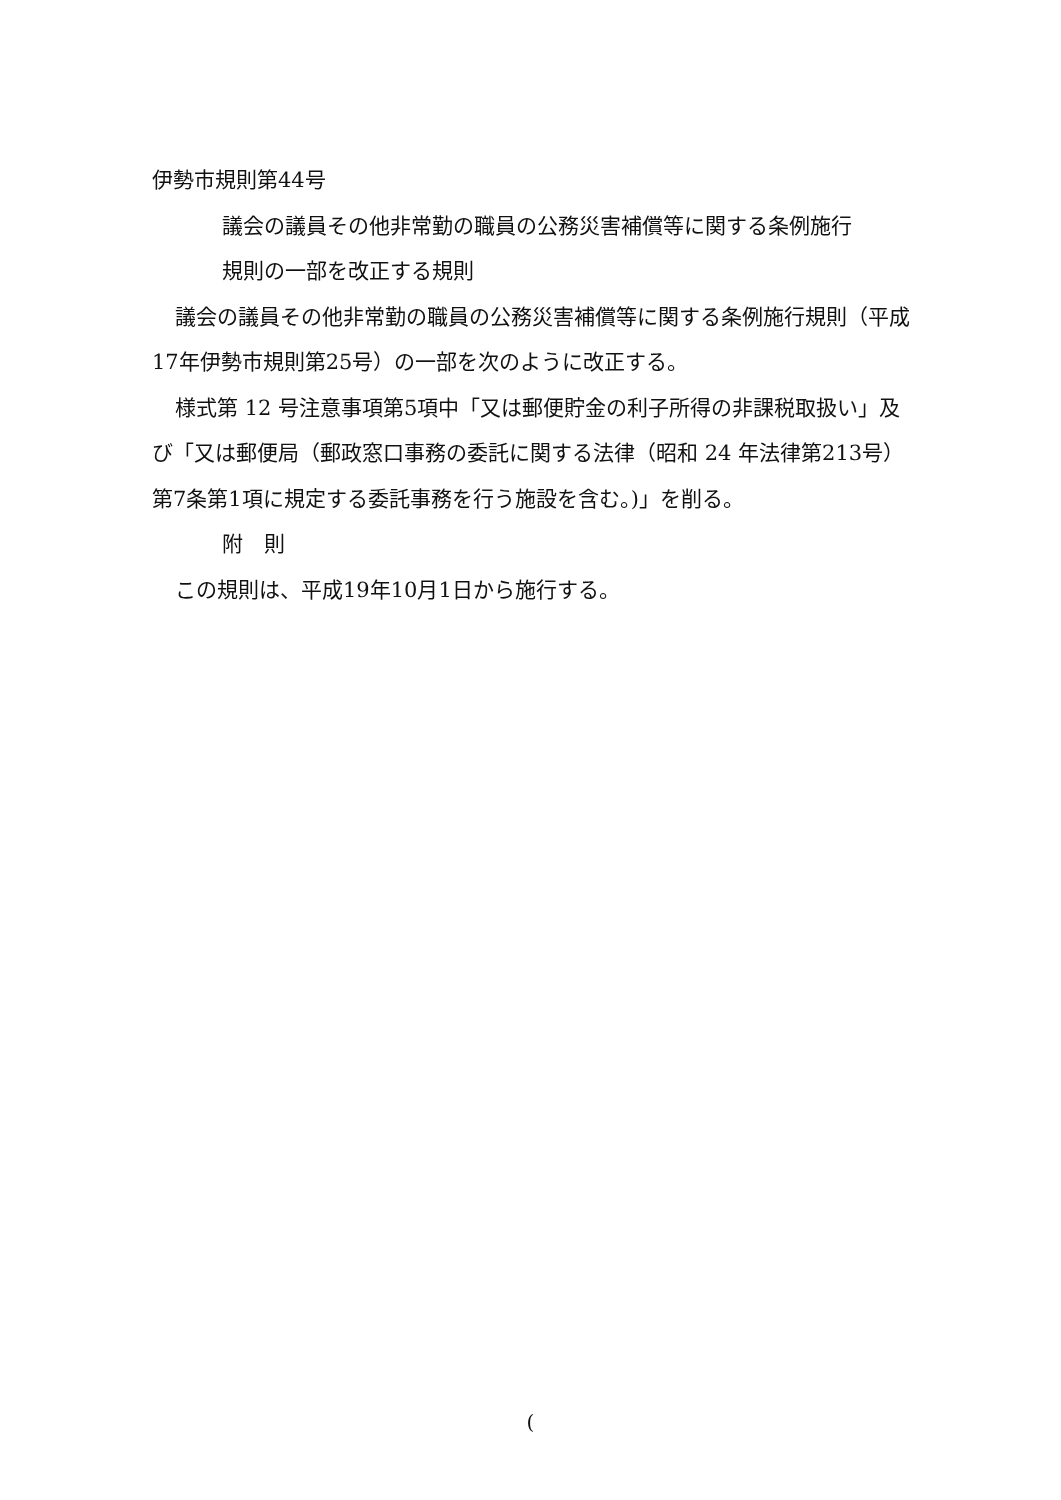伊勢市規則第44号
議会の議員その他非常勤の職員の公務災害補償等に関する条例施行
規則の一部を改正する規則
議会の議員その他非常勤の職員の公務災害補償等に関する条例施行規則（平成17年伊勢市規則第25号）の一部を次のように改正する。
様式第 12 号注意事項第5項中「又は郵便貯金の利子所得の非課税取扱い」及び「又は郵便局（郵政窓口事務の委託に関する法律（昭和 24 年法律第213号）第7条第1項に規定する委託事務を行う施設を含む。)」を削る。
附　則
この規則は、平成19年10月1日から施行する。
(